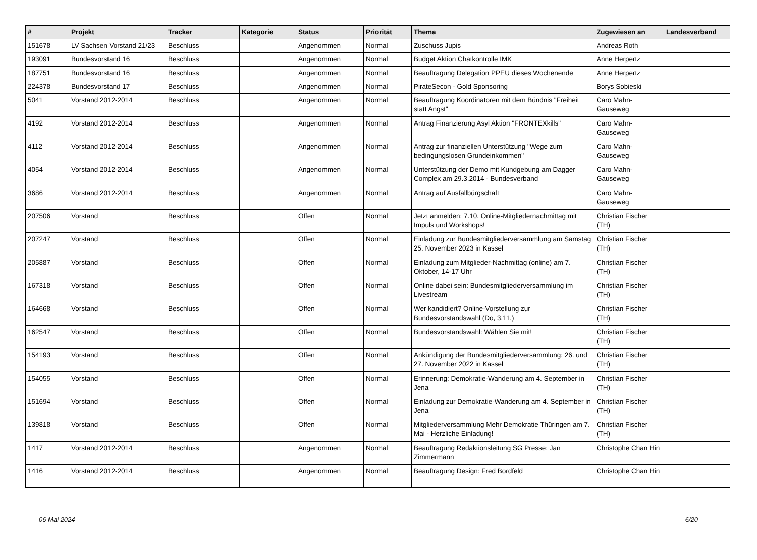| # | Projekt | Tracker | Kategorie | Status | Priorität | Thema | Zugewiesen an | Landesverband |
| --- | --- | --- | --- | --- | --- | --- | --- | --- |
| 151678 | LV Sachsen Vorstand 21/23 | Beschluss | | Angenommen | Normal | Zuschuss Jupis | Andreas Roth | |
| 193091 | Bundesvorstand 16 | Beschluss | | Angenommen | Normal | Budget Aktion Chatkontrolle IMK | Anne Herpertz | |
| 187751 | Bundesvorstand 16 | Beschluss | | Angenommen | Normal | Beauftragung Delegation PPEU dieses Wochenende | Anne Herpertz | |
| 224378 | Bundesvorstand 17 | Beschluss | | Angenommen | Normal | PirateSecon - Gold Sponsoring | Borys Sobieski | |
| 5041 | Vorstand 2012-2014 | Beschluss | | Angenommen | Normal | Beauftragung Koordinatoren mit dem Bündnis "Freiheit statt Angst" | Caro Mahn-Gauseweg | |
| 4192 | Vorstand 2012-2014 | Beschluss | | Angenommen | Normal | Antrag Finanzierung Asyl Aktion "FRONTEXkills" | Caro Mahn-Gauseweg | |
| 4112 | Vorstand 2012-2014 | Beschluss | | Angenommen | Normal | Antrag zur finanziellen Unterstützung "Wege zum bedingungslosen Grundeinkommen" | Caro Mahn-Gauseweg | |
| 4054 | Vorstand 2012-2014 | Beschluss | | Angenommen | Normal | Unterstützung der Demo mit Kundgebung am Dagger Complex am 29.3.2014 - Bundesverband | Caro Mahn-Gauseweg | |
| 3686 | Vorstand 2012-2014 | Beschluss | | Angenommen | Normal | Antrag auf Ausfallbürgschaft | Caro Mahn-Gauseweg | |
| 207506 | Vorstand | Beschluss | | Offen | Normal | Jetzt anmelden: 7.10. Online-Mitgliedernachmittag mit Impuls und Workshops! | Christian Fischer (TH) | |
| 207247 | Vorstand | Beschluss | | Offen | Normal | Einladung zur Bundesmitgliederversammlung am Samstag 25. November 2023 in Kassel | Christian Fischer (TH) | |
| 205887 | Vorstand | Beschluss | | Offen | Normal | Einladung zum Mitglieder-Nachmittag (online) am 7. Oktober, 14-17 Uhr | Christian Fischer (TH) | |
| 167318 | Vorstand | Beschluss | | Offen | Normal | Online dabei sein: Bundesmitgliederversammlung im Livestream | Christian Fischer (TH) | |
| 164668 | Vorstand | Beschluss | | Offen | Normal | Wer kandidiert? Online-Vorstellung zur Bundesvorstandswahl (Do, 3.11.) | Christian Fischer (TH) | |
| 162547 | Vorstand | Beschluss | | Offen | Normal | Bundesvorstandswahl: Wählen Sie mit! | Christian Fischer (TH) | |
| 154193 | Vorstand | Beschluss | | Offen | Normal | Ankündigung der Bundesmitgliederversammlung: 26. und 27. November 2022 in Kassel | Christian Fischer (TH) | |
| 154055 | Vorstand | Beschluss | | Offen | Normal | Erinnerung: Demokratie-Wanderung am 4. September in Jena | Christian Fischer (TH) | |
| 151694 | Vorstand | Beschluss | | Offen | Normal | Einladung zur Demokratie-Wanderung am 4. September in Jena | Christian Fischer (TH) | |
| 139818 | Vorstand | Beschluss | | Offen | Normal | Mitgliederversammlung Mehr Demokratie Thüringen am 7. Mai - Herzliche Einladung! | Christian Fischer (TH) | |
| 1417 | Vorstand 2012-2014 | Beschluss | | Angenommen | Normal | Beauftragung Redaktionsleitung SG Presse: Jan Zimmermann | Christophe Chan Hin | |
| 1416 | Vorstand 2012-2014 | Beschluss | | Angenommen | Normal | Beauftragung Design: Fred Bordfeld | Christophe Chan Hin | |
06 Mai 2024 6/20